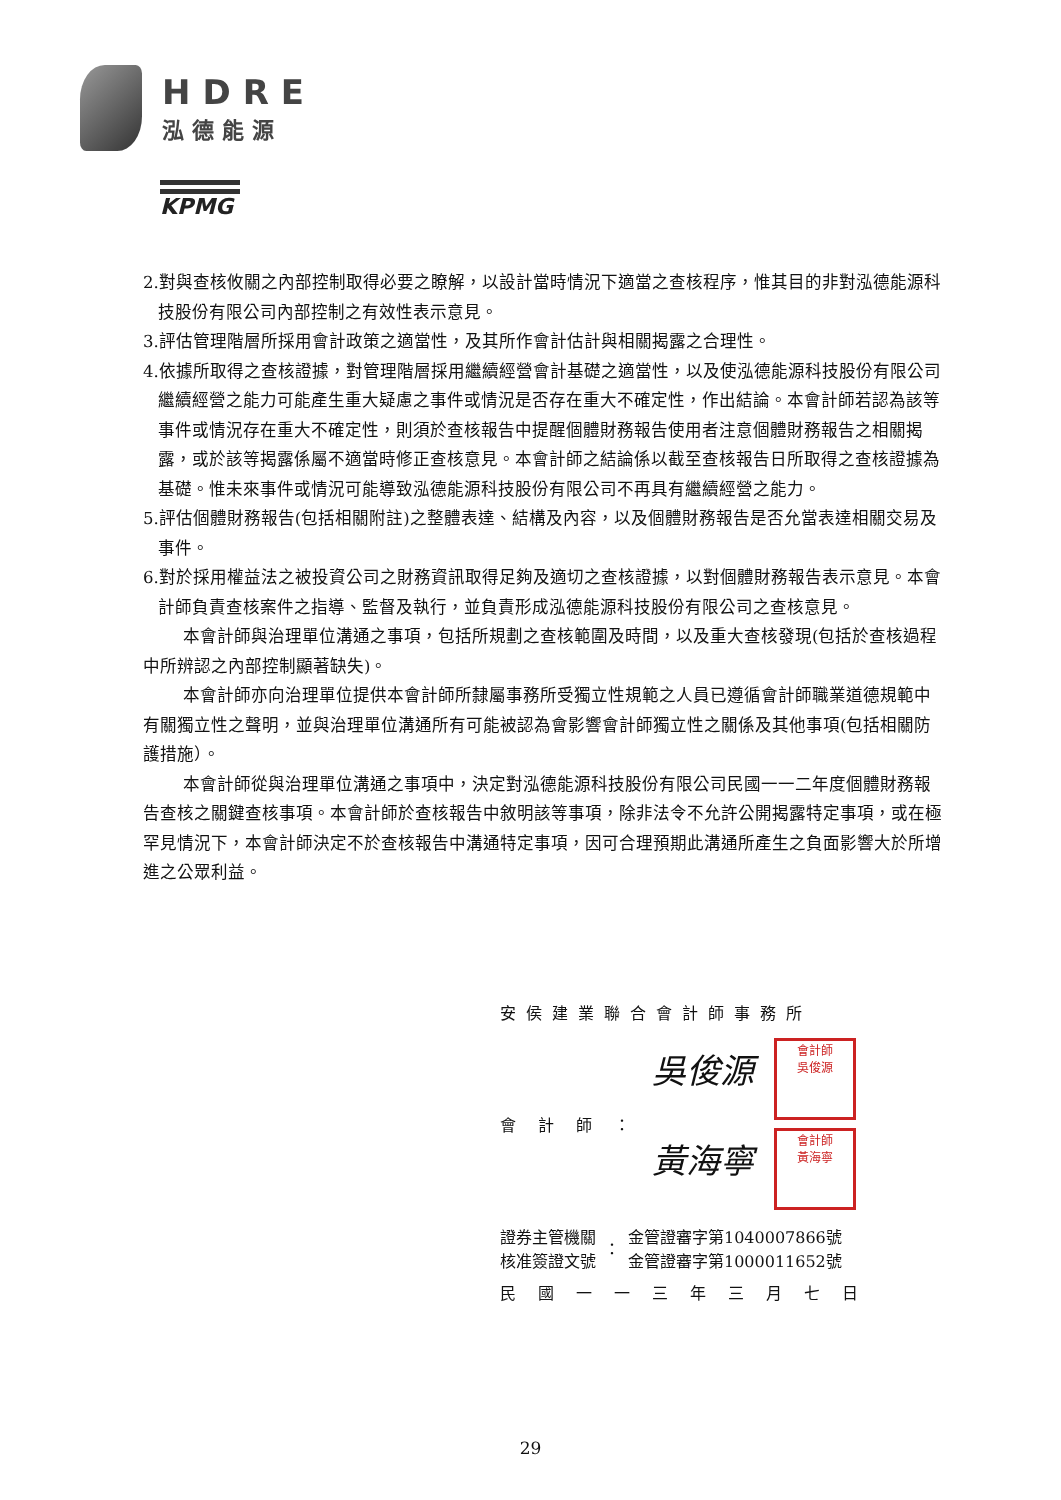HDRE
泓德能源
KPMG
2.對與查核攸關之內部控制取得必要之瞭解，以設計當時情況下適當之查核程序，惟其目的非對泓德能源科技股份有限公司內部控制之有效性表示意見。
3.評估管理階層所採用會計政策之適當性，及其所作會計估計與相關揭露之合理性。
4.依據所取得之查核證據，對管理階層採用繼續經營會計基礎之適當性，以及使泓德能源科技股份有限公司繼續經營之能力可能產生重大疑慮之事件或情況是否存在重大不確定性，作出結論。本會計師若認為該等事件或情況存在重大不確定性，則須於查核報告中提醒個體財務報告使用者注意個體財務報告之相關揭露，或於該等揭露係屬不適當時修正查核意見。本會計師之結論係以截至查核報告日所取得之查核證據為基礎。惟未來事件或情況可能導致泓德能源科技股份有限公司不再具有繼續經營之能力。
5.評估個體財務報告(包括相關附註)之整體表達、結構及內容，以及個體財務報告是否允當表達相關交易及事件。
6.對於採用權益法之被投資公司之財務資訊取得足夠及適切之查核證據，以對個體財務報告表示意見。本會計師負責查核案件之指導、監督及執行，並負責形成泓德能源科技股份有限公司之查核意見。
本會計師與治理單位溝通之事項，包括所規劃之查核範圍及時間，以及重大查核發現(包括於查核過程中所辨認之內部控制顯著缺失)。
本會計師亦向治理單位提供本會計師所隸屬事務所受獨立性規範之人員已遵循會計師職業道德規範中有關獨立性之聲明，並與治理單位溝通所有可能被認為會影響會計師獨立性之關係及其他事項(包括相關防護措施）。
本會計師從與治理單位溝通之事項中，決定對泓德能源科技股份有限公司民國一一二年度個體財務報告查核之關鍵查核事項。本會計師於查核報告中敘明該等事項，除非法令不允許公開揭露特定事項，或在極罕見情況下，本會計師決定不於查核報告中溝通特定事項，因可合理預期此溝通所產生之負面影響大於所增進之公眾利益。
安侯建業聯合會計師事務所
會計師：
吳俊源 會計師
吳俊源
黃海寧 會計師
黃海寧
證券主管機關
核准簽證文號
：
金管證審字第1040007866號
金管證審字第1000011652號
民國一一三年三月七日
29